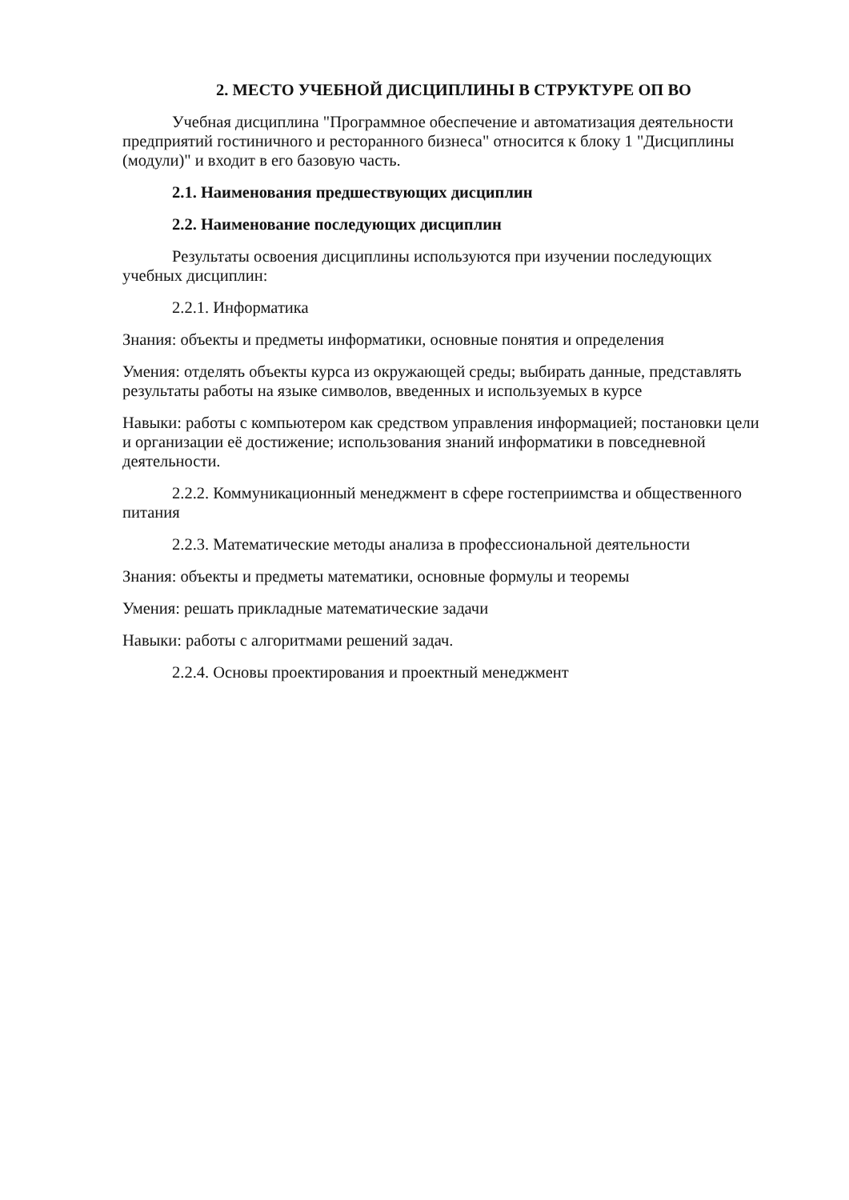2. МЕСТО УЧЕБНОЙ ДИСЦИПЛИНЫ В СТРУКТУРЕ ОП ВО
Учебная дисциплина "Программное обеспечение и автоматизация деятельности предприятий гостиничного и ресторанного бизнеса" относится к блоку 1 "Дисциплины (модули)" и входит в его базовую часть.
2.1. Наименования предшествующих дисциплин
2.2. Наименование последующих дисциплин
Результаты освоения дисциплины используются при изучении последующих учебных дисциплин:
2.2.1. Информатика
Знания: объекты и предметы информатики, основные понятия и определения
Умения: отделять объекты курса из окружающей среды; выбирать данные, представлять результаты работы на языке символов, введенных и используемых в курсе
Навыки: работы с компьютером как средством управления информацией; постановки цели и организации её достижение; использования знаний информатики в повседневной деятельности.
2.2.2. Коммуникационный менеджмент в сфере гостеприимства и общественного питания
2.2.3. Математические методы анализа в профессиональной деятельности
Знания: объекты и предметы математики, основные формулы и теоремы
Умения: решать прикладные математические задачи
Навыки: работы с алгоритмами решений задач.
2.2.4. Основы проектирования и проектный менеджмент